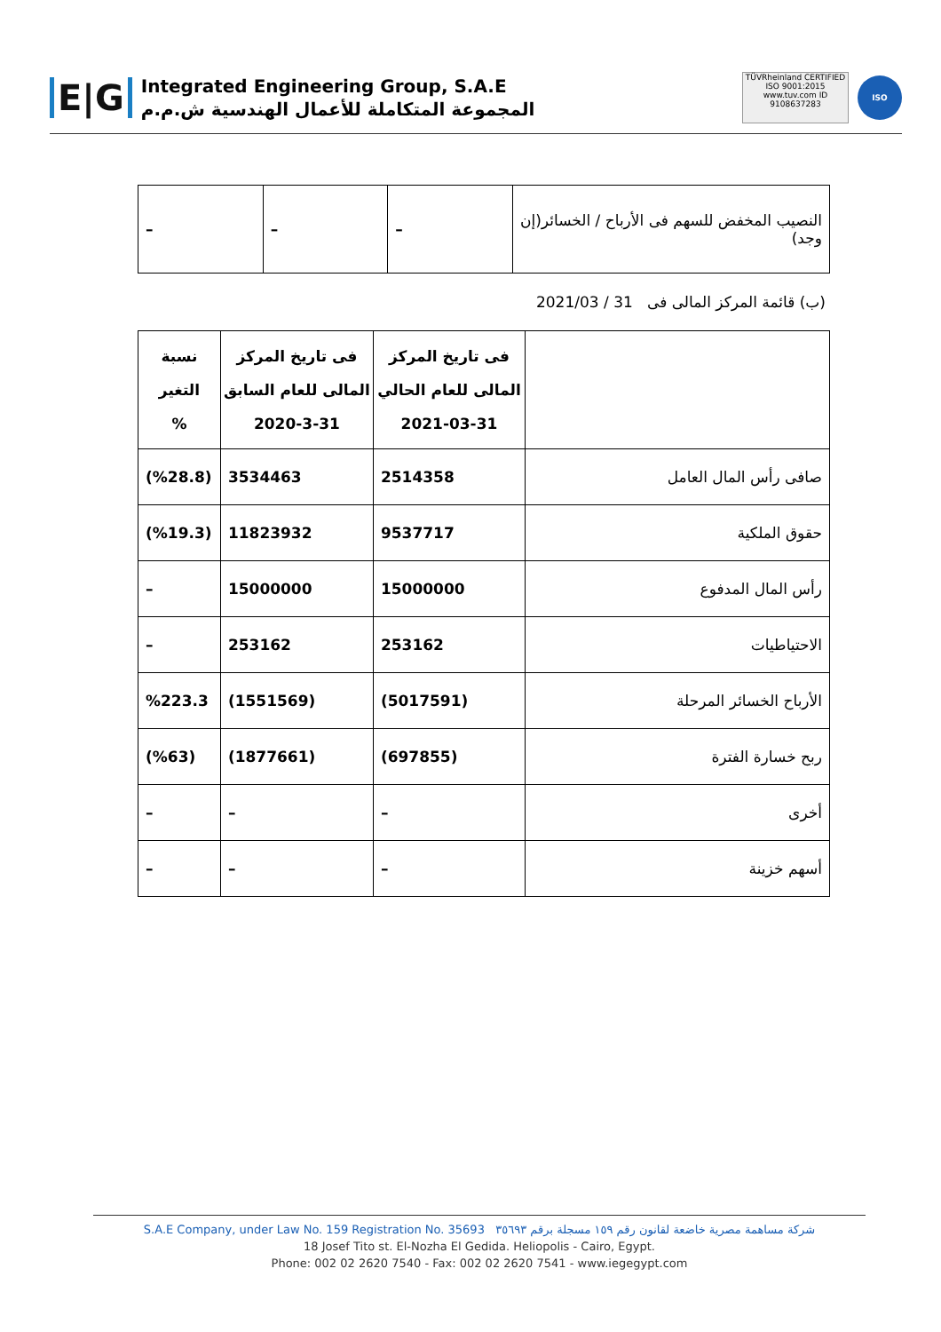E|G
Integrated Engineering Group, S.A.E
المجموعة المتكاملة للأعمال الهندسية ش.م.م
TÜVRheinland CERTIFIED
ISO 9001:2015
www.tuv.com ID 9108637283
ISO
| النصيب المخفض للسهم فى الأرباح / الخسائر(إن وجد) | – | – | – |
(ب) قائمة المركز المالى فى 31 / 2021/03
| | فى تاريخ المركز المالى للعام الحالي 2021-03-31 | فى تاريخ المركز المالى للعام السابق 2020-3-31 | نسبة التغير % |
| --- | --- | --- | --- |
| صافى رأس المال العامل | 2514358 | 3534463 | (%28.8) |
| حقوق الملكية | 9537717 | 11823932 | (%19.3) |
| رأس المال المدفوع | 15000000 | 15000000 | – |
| الاحتياطيات | 253162 | 253162 | – |
| الأرباح الخسائر المرحلة | (5017591) | (1551569) | %223.3 |
| ربح خسارة الفترة | (697855) | (1877661) | (%63) |
| أخرى | – | – | – |
| أسهم خزينة | – | – | – |
S.A.E Company, under Law No. 159 Registration No. 35693 شركة مساهمة مصرية خاضعة لقانون رقم ١٥٩ مسجلة برقم ٣٥٦٩٣
18 Josef Tito st. El-Nozha El Gedida. Heliopolis - Cairo, Egypt.
Phone: 002 02 2620 7540 - Fax: 002 02 2620 7541 - www.iegegypt.com